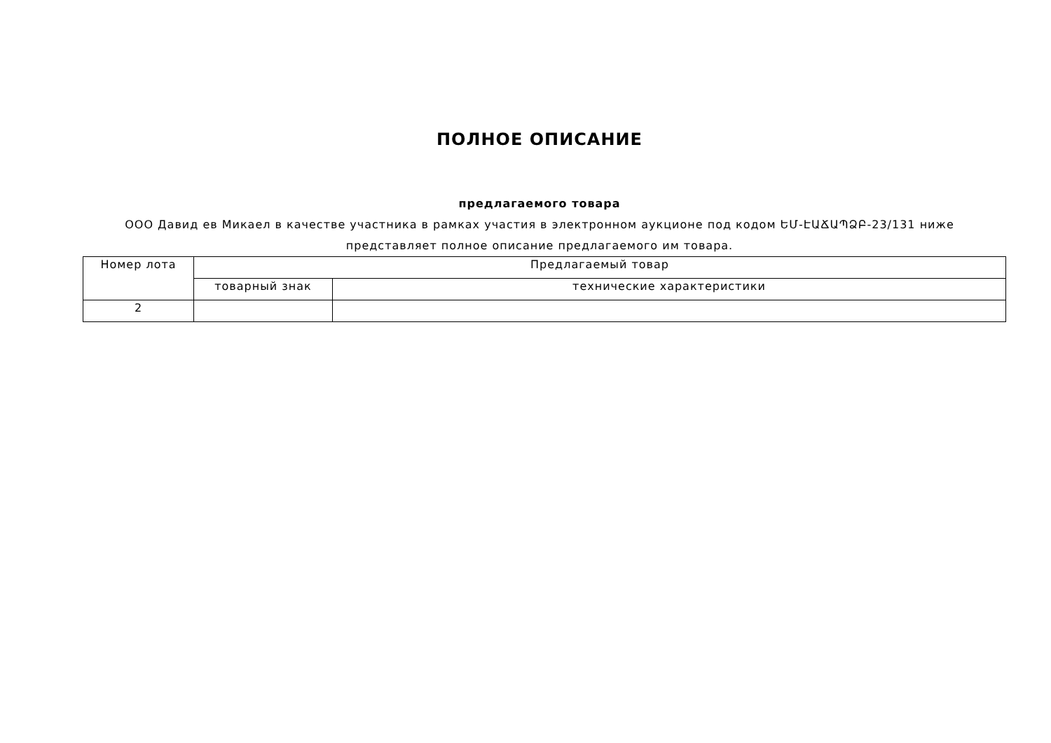ПОЛНОЕ ОПИСАНИЕ
предлагаемого товара
ООО Давид ев Микаел в качестве участника в рамках участия в электронном аукционе под кодом ԵՄ-ԷԱՃԱՊՁԲ-23/131 ниже представляет полное описание предлагаемого им товара.
| Номер лота | Предлагаемый товар | |
| --- | --- | --- |
| | товарный знак | технические характеристики |
| 2 | | |